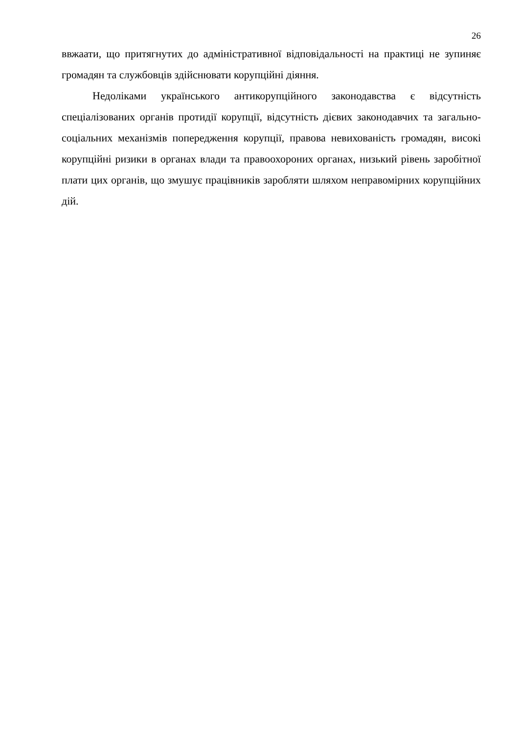26
ввжаати, що притягнутих до адміністративної відповідальності на практиці не зупиняє громадян та службовців здійснювати корупційні діяння.
Недоліками українського антикорупційного законодавства є відсутність спеціалізованих органів протидії корупції, відсутність дієвих законодавчих та загально-соціальних механізмів попередження корупції, правова невихованість громадян, високі корупційні ризики в органах влади та правоохороних органах, низький рівень заробітної плати цих органів, що змушує працівників заробляти шляхом неправомірних корупційних дій.